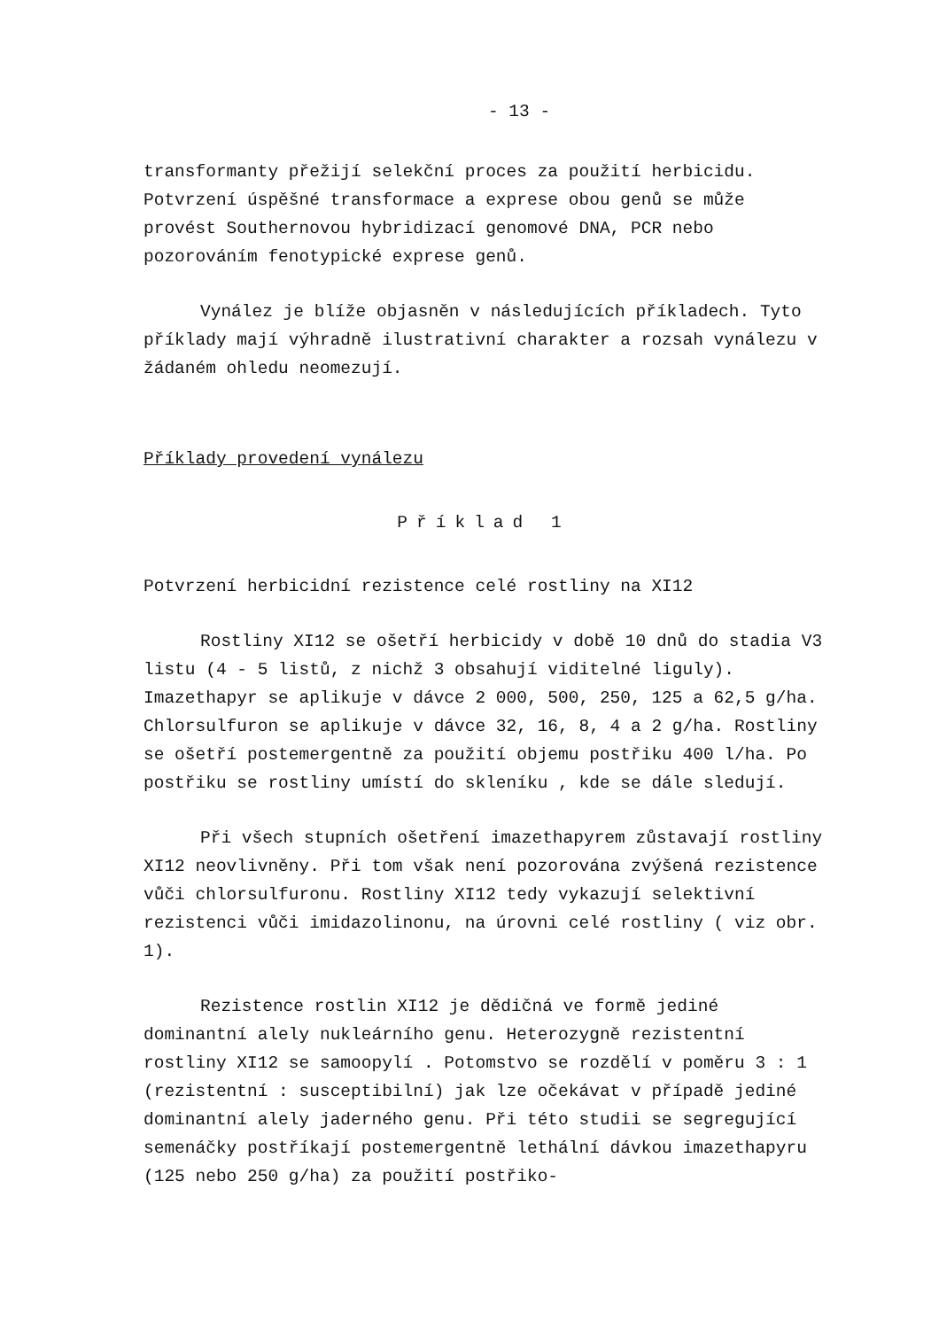- 13 -
transformanty přežijí selekční proces za použití herbicidu. Potvrzení úspěšné transformace a exprese obou genů se může provést Southernovou hybridizací genomové DNA, PCR nebo pozorováním fenotypické exprese genů.
Vynález je blíže objasněn v následujících příkladech. Tyto příklady mají výhradně ilustrativní charakter a rozsah vynálezu v žádaném ohledu neomezují.
Příklady provedení vynálezu
Příklad 1
Potvrzení herbicidní rezistence celé rostliny na XI12
Rostliny XI12 se ošetří herbicidy v době 10 dnů do stadia V3 listu (4 - 5 listů, z nichž 3 obsahují viditelné liguly). Imazethapyr se aplikuje v dávce 2 000, 500, 250, 125 a 62,5 g/ha. Chlorsulfuron se aplikuje v dávce 32, 16, 8, 4 a 2 g/ha. Rostliny se ošetří postemergentně za použití objemu postřiku 400 l/ha. Po postřiku se rostliny umístí do skleníku , kde se dále sledují.
Při všech stupních ošetření imazethapyrem zůstavají rostliny XI12 neovlivněny. Při tom však není pozorována zvýšená rezistence vůči chlorsulfuronu. Rostliny XI12 tedy vykazují selektivní rezistenci vůči imidazolinonu, na úrovni celé rostliny ( viz obr. 1).
Rezistence rostlin XI12 je dědičná ve formě jediné dominantní alely nukleárního genu. Heterozygně rezistentní rostliny XI12 se samoopylí . Potomstvo se rozdělí v poměru 3 : 1 (rezistentní : susceptibilní) jak lze očekávat v případě jediné dominantní alely jaderného genu. Při této studii se segregující semenáčky postříkají postemergentně lethální dávkou imazethapyru (125 nebo 250 g/ha) za použití postřiko-